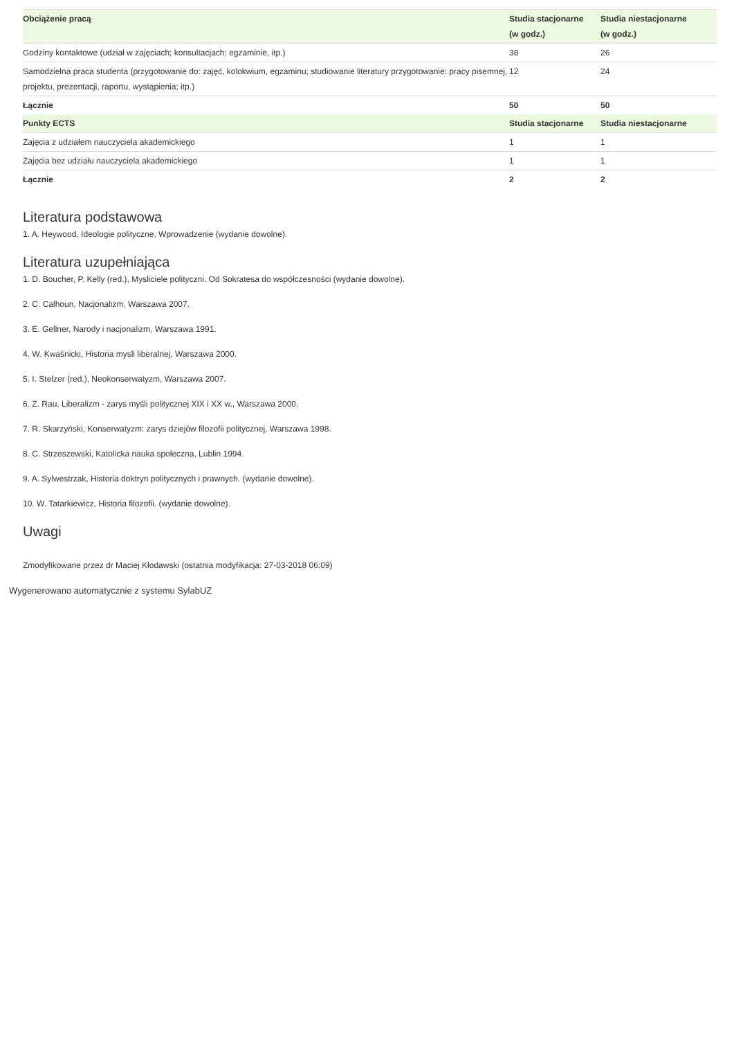| Obciążenie pracą | Studia stacjonarne (w godz.) | Studia niestacjonarne (w godz.) |
| --- | --- | --- |
| Godziny kontaktowe (udział w zajęciach; konsultacjach; egzaminie, itp.) | 38 | 26 |
| Samodzielna praca studenta (przygotowanie do: zajęć, kolokwium, egzaminu; studiowanie literatury przygotowanie: pracy pisemnej, projektu, prezentacji, raportu, wystąpienia; itp.) | 12 | 24 |
| Łącznie | 50 | 50 |
| Punkty ECTS | Studia stacjonarne | Studia niestacjonarne |
| Zajęcia z udziałem nauczyciela akademickiego | 1 | 1 |
| Zajęcia bez udziału nauczyciela akademickiego | 1 | 1 |
| Łącznie | 2 | 2 |
Literatura podstawowa
1. A. Heywood, Ideologie polityczne, Wprowadzenie (wydanie dowolne).
Literatura uzupełniająca
1. D. Boucher, P. Kelly (red.), Mysliciele polityczni. Od Sokratesa do współczesności (wydanie dowolne).
2. C. Calhoun, Nacjonalizm, Warszawa 2007.
3. E. Gellner, Narody i nacjonalizm, Warszawa 1991.
4. W. Kwaśnicki, Historia mysli liberalnej, Warszawa 2000.
5. I. Stelzer (red.), Neokonserwatyzm, Warszawa 2007.
6. Z. Rau, Liberalizm - zarys myśli politycznej XIX i XX w., Warszawa 2000.
7. R. Skarzyński, Konserwatyzm: zarys dziejów filozofii politycznej, Warszawa 1998.
8. C. Strzeszewski, Katolicka nauka społeczna, Lublin 1994.
9. A. Sylwestrzak, Historia doktryn politycznych i prawnych. (wydanie dowolne).
10. W. Tatarkiewicz, Historia filozofii. (wydanie dowolne).
Uwagi
Zmodyfikowane przez dr Maciej Kłodawski (ostatnia modyfikacja: 27-03-2018 06:09)
Wygenerowano automatycznie z systemu SylabUZ